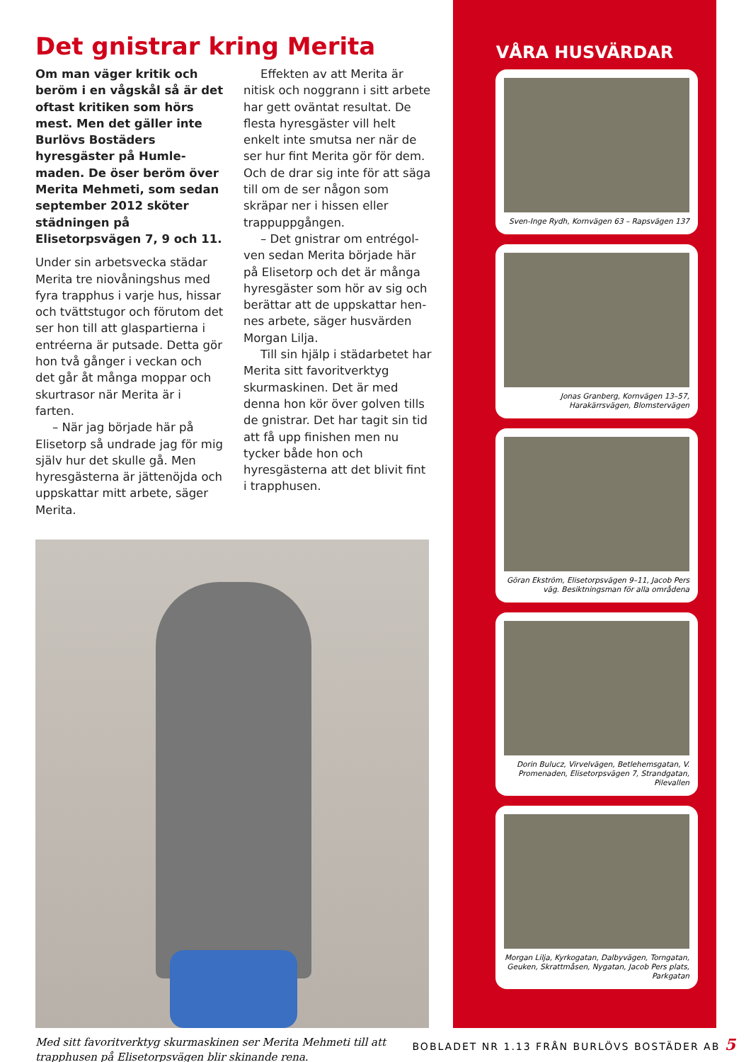Det gnistrar kring Merita
Om man väger kritik och beröm i en vågskål så är det oftast kritiken som hörs mest. Men det gäller inte Burlövs Bo­städers hyresgäster på Humle­maden. De öser beröm över Merita Mehmeti, som sedan september 2012 sköter städ­ningen på Elisetorpsvägen 7, 9 och 11.
Under sin arbetsvecka städar Merita tre niovåningshus med fyra trapphus i varje hus, hissar och tvättstugor och förutom det ser hon till att glaspartierna i entréerna är putsade. Detta gör hon två gånger i veckan och det går åt många moppar och skur­trasor när Merita är i farten.
– När jag började här på Elisetorp så undrade jag för mig själv hur det skulle gå. Men hyresgästerna är jättenöjda och uppskattar mitt arbete, säger Merita.
Effekten av att Merita är nitisk och noggrann i sitt arbete har gett oväntat resultat. De flesta hyresgäster vill helt enkelt inte smutsa ner när de ser hur fint Merita gör för dem. Och de drar sig inte för att säga till om de ser någon som skräpar ner i hissen eller trappuppgången.
– Det gnistrar om entrégol­ven sedan Merita började här på Elisetorp och det är många hyresgäster som hör av sig och berättar att de uppskattar hen­nes arbete, säger husvärden Morgan Lilja.
Till sin hjälp i städarbetet har Merita sitt favoritverktyg skurma­skinen. Det är med denna hon kör över golven tills de gnistrar. Det har tagit sin tid att få upp finishen men nu tycker både hon och hyresgästerna att det blivit fint i trapphusen.
Med sitt favoritverktyg skurmaskinen ser Merita Mehmeti till att trapphusen på Elisetorpsvägen blir skinande rena.
VÅRA HUSVÄRDAR
Sven-Inge Rydh, Kornvägen 63 – Rapsvägen 137
Jonas Granberg, Kornvägen 13–57, Harakärrsvägen, Blomstervägen
Göran Ekström, Elisetorps­vägen 9–11, Jacob Pers väg. Besiktningsman för alla områdena
Dorin Bulucz, Virvelvägen, Betlehemsgatan, V. Promenaden, Elisetorpsvägen 7, Strandgatan, Pilevallen
Morgan Lilja, Kyrkogatan, Dalbyvägen, Torngatan, Geuken, Skrattmåsen, Nygatan, Jacob Pers plats, Parkgatan
BOBLADET NR 1.13 FRÅN BURLÖVS BOSTÄDER AB 5